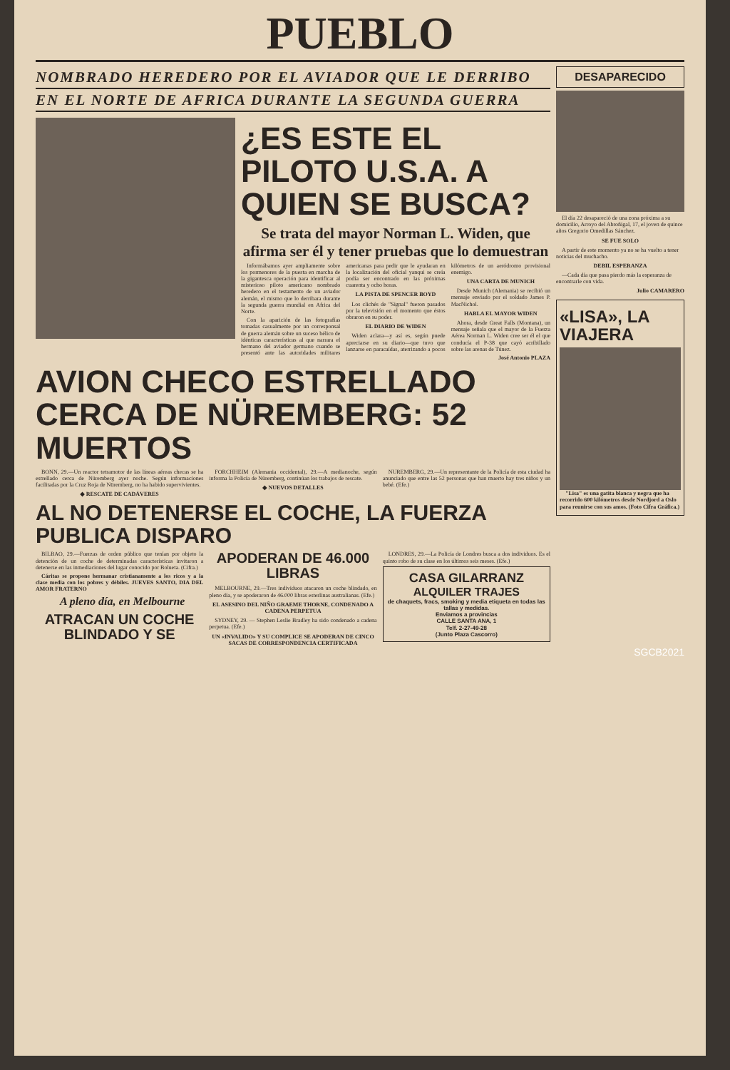PUEBLO
NOMBRADO HEREDERO POR EL AVIADOR QUE LE DERRIBO
EN EL NORTE DE AFRICA DURANTE LA SEGUNDA GUERRA
¿ES ESTE EL PILOTO U.S.A. A QUIEN SE BUSCA?
Se trata del mayor Norman L. Widen, que afirma ser él y tener pruebas que lo demuestran
Informábamos ayer ampliamente sobre los pormenores de la puesta en marcha de la gigantesca operación para identificar al misterioso piloto americano nombrado heredero en el testamento de un aviador alemán, el mismo que lo derribara durante la segunda guerra mundial en Africa del Norte.
Con la aparición de las fotografías tomadas casualmente por un corresponsal de guerra alemán sobre un suceso bélico de idénticas características al que narrara el hermano del aviador germano cuando se presentó ante las autoridades militares americanas para pedir que le ayudaran en la localización del oficial yanqui se creía podía ser encontrado en las próximas cuarenta y ocho horas.
LA PISTA DE SPENCER BOYD
Los clichés de "Signal" fueron pasados por la televisión en el momento que éstos obraron en su poder.
EL DIARIO DE WIDEN
Widen aclara—y así es, según puede apreciarse en su diario—que tuvo que lanzarse en paracaídas, aterrizando a pocos kilómetros de un aeródromo provisional enemigo.
UNA CARTA DE MUNICH
Desde Munich (Alemania) se recibió un mensaje enviado por el soldado James P. MacNichol.
HABLA EL MAYOR WIDEN
Ahora, desde Great Falls (Montana), un mensaje señala que el mayor de la Fuerza Aérea Norman L. Widen cree ser él el que conducía el P-38 que cayó acribillado sobre las arenas de Túnez.
José Antonio PLAZA
AVION CHECO ESTRELLADO CERCA DE NÜREMBERG: 52 MUERTOS
BONN, 29.—Un reactor tetramotor de las líneas aéreas checas se ha estrellado cerca de Nüremberg ayer noche. Según informaciones facilitadas por la Cruz Roja de Nüremberg, no ha habido supervivientes.
◆ RESCATE DE CADÁVERES
FORCHHEIM (Alemania occidental), 29.—A medianoche, según informa la Policía de Nüremberg, continúan los trabajos de rescate.
◆ NUEVOS DETALLES
NUREMBERG, 29.—Un representante de la Policía de esta ciudad ha anunciado que entre las 52 personas que han muerto hay tres niños y un bebé. (Efe.)
AL NO DETENERSE EL COCHE, LA FUERZA PUBLICA DISPARO
BILBAO, 29.—Fuerzas de orden público que tenían por objeto la detención de un coche de determinadas características invitaron a detenerse en las inmediaciones del lugar conocido por Bolueta. (Cifra.)
Cáritas se propone hermanar cristianamente a los ricos y a la clase media con los pobres y débiles. JUEVES SANTO, DIA DEL AMOR FRATERNO
A pleno día, en Melbourne
ATRACAN UN COCHE BLINDADO Y SE APODERAN DE 46.000 LIBRAS
MELBOURNE, 29.—Tres individuos atacaron un coche blindado, en pleno día, y se apoderaron de 46.000 libras esterlinas australianas. (Efe.)
EL ASESINO DEL NIÑO GRAEME THORNE, CONDENADO A CADENA PERPETUA
SYDNEY, 29. — Stephen Leslie Bradley ha sido condenado a cadena perpetua. (Efe.)
UN «INVALIDO» Y SU COMPLICE SE APODERAN DE CINCO SACAS DE CORRESPONDENCIA CERTIFICADA
LONDRES, 29.—La Policía de Londres busca a dos individuos. Es el quinto robo de su clase en los últimos seis meses. (Efe.)
CASA GILARRANZ
ALQUILER TRAJES
de chaquets, fracs, smoking y media etiqueta en todas las tallas y medidas.
Enviamos a provincias
CALLE SANTA ANA, 1
Telf. 2-27-49-28
(Junto Plaza Cascorro)
DESAPARECIDO
El día 22 desapareció de una zona próxima a su domicilio, Arroyo del Abroñigal, 17, el joven de quince años Gregorio Omedillas Sánchez.
SE FUE SOLO
A partir de este momento ya no se ha vuelto a tener noticias del muchacho.
DEBIL ESPERANZA
—Cada día que pasa pierdo más la esperanza de encontrarle con vida.
Julio CAMARERO
«LISA», LA VIAJERA
"Lisa" es una gatita blanca y negra que ha recorrido 600 kilómetros desde Nordjord a Oslo para reunirse con sus amos. (Foto Cifra Gráfica.)
SGCB2021